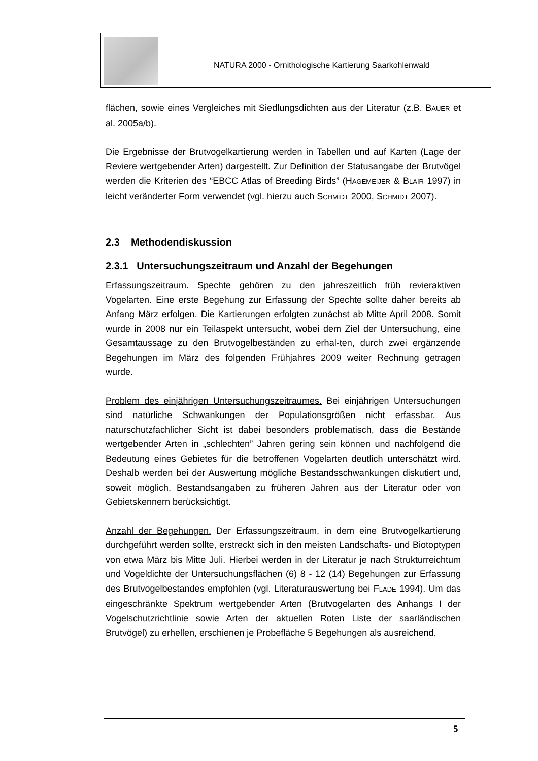NATURA 2000 - Ornithologische Kartierung Saarkohlenwald
flächen, sowie eines Vergleiches mit Siedlungsdichten aus der Literatur (z.B. BAUER et al. 2005a/b).
Die Ergebnisse der Brutvogelkartierung werden in Tabellen und auf Karten (Lage der Reviere wertgebender Arten) dargestellt. Zur Definition der Statusangabe der Brutvögel werden die Kriterien des “EBCC Atlas of Breeding Birds” (HAGEMEIJER & BLAIR 1997) in leicht veränderter Form verwendet (vgl. hierzu auch SCHMIDT 2000, SCHMIDT 2007).
2.3 Methodendiskussion
2.3.1 Untersuchungszeitraum und Anzahl der Begehungen
Erfassungszeitraum. Spechte gehören zu den jahreszeitlich früh revieraktiven Vogelarten. Eine erste Begehung zur Erfassung der Spechte sollte daher bereits ab Anfang März erfolgen. Die Kartierungen erfolgten zunächst ab Mitte April 2008. Somit wurde in 2008 nur ein Teilaspekt untersucht, wobei dem Ziel der Untersuchung, eine Gesamtaussage zu den Brutvogelbeständen zu erhal-ten, durch zwei ergänzende Begehungen im März des folgenden Frühjahres 2009 weiter Rechnung getragen wurde.
Problem des einjährigen Untersuchungszeitraumes. Bei einjährigen Untersuchungen sind natürliche Schwankungen der Populationsgrößen nicht erfassbar. Aus naturschutzfachlicher Sicht ist dabei besonders problematisch, dass die Bestände wertgebender Arten in „schlechten” Jahren gering sein können und nachfolgend die Bedeutung eines Gebietes für die betroffenen Vogelarten deutlich unterschätzt wird. Deshalb werden bei der Auswertung mögliche Bestandsschwankungen diskutiert und, soweit möglich, Bestandsangaben zu früheren Jahren aus der Literatur oder von Gebietskennern berücksichtigt.
Anzahl der Begehungen. Der Erfassungszeitraum, in dem eine Brutvogelkartierung durchgeführt werden sollte, erstreckt sich in den meisten Landschafts- und Biotoptypen von etwa März bis Mitte Juli. Hierbei werden in der Literatur je nach Strukturreichtum und Vogeldichte der Untersuchungsflächen (6) 8 - 12 (14) Begehungen zur Erfassung des Brutvogelbestandes empfohlen (vgl. Literaturauswertung bei FLADE 1994). Um das eingeschränkte Spektrum wertgebender Arten (Brutvogelarten des Anhangs I der Vogelschutzrichtlinie sowie Arten der aktuellen Roten Liste der saarländischen Brutvögel) zu erhellen, erschienen je Probefläche 5 Begehungen als ausreichend.
5